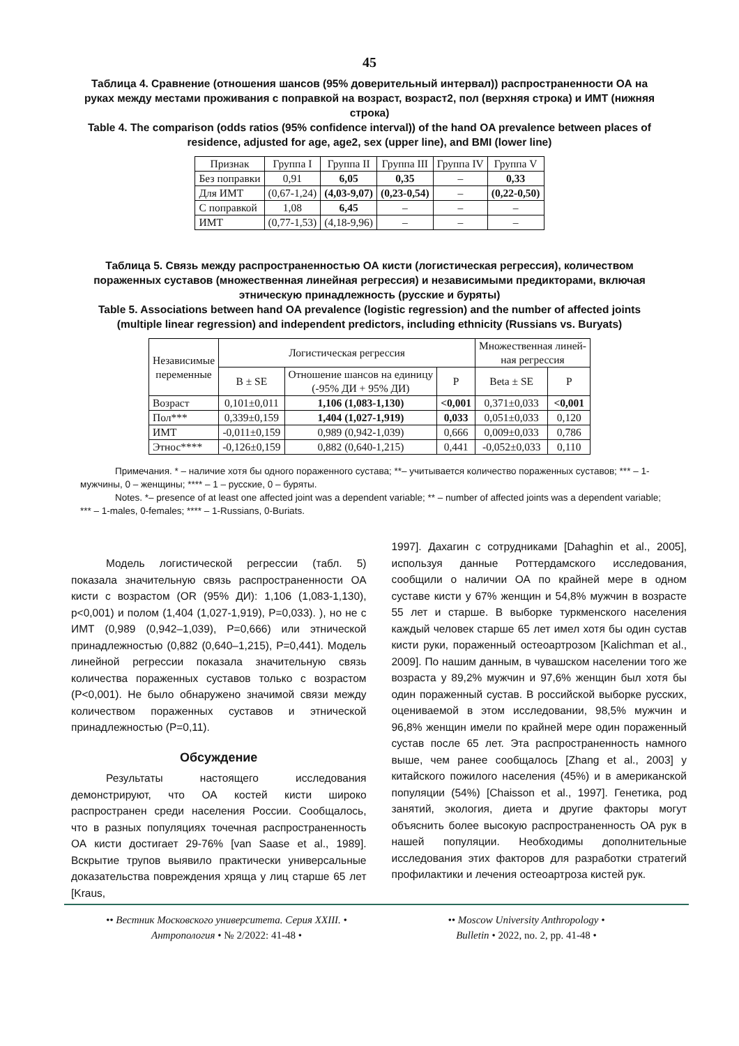45
Таблица 4. Сравнение (отношения шансов (95% доверительный интервал)) распространенности ОА на руках между местами проживания с поправкой на возраст, возраст2, пол (верхняя строка) и ИМТ (нижняя строка)
Table 4. The comparison (odds ratios (95% confidence interval)) of the hand OA prevalence between places of residence, adjusted for age, age2, sex (upper line), and BMI (lower line)
| Признак | Группа I | Группа II | Группа III | Группа IV | Группа V |
| --- | --- | --- | --- | --- | --- |
| Без поправки | 0,91 | 6,05 | 0,35 | – | 0,33 |
| Для ИМТ | (0,67-1,24) | (4,03-9,07) | (0,23-0,54) | – | (0,22-0,50) |
| С поправкой | 1,08 | 6,45 | – | – | – |
| ИМТ | (0,77-1,53) | (4,18-9,96) | – | – | – |
Таблица 5. Связь между распространенностью ОА кисти (логистическая регрессия), количеством пораженных суставов (множественная линейная регрессия) и независимыми предикторами, включая этническую принадлежность (русские и буряты)
Table 5. Associations between hand OA prevalence (logistic regression) and the number of affected joints (multiple linear regression) and independent predictors, including ethnicity (Russians vs. Buryats)
| Независимые переменные | Логистическая регрессия | | | Множественная линей- ная регрессия | |
| --- | --- | --- | --- | --- | --- |
| | B ± SE | Отношение шансов на единицу (-95% ДИ + 95% ДИ) | P | Beta ± SE | P |
| Возраст | 0,101±0,011 | 1,106 (1,083-1,130) | <0,001 | 0,371±0,033 | <0,001 |
| Пол*** | 0,339±0,159 | 1,404 (1,027-1,919) | 0,033 | 0,051±0,033 | 0,120 |
| ИМТ | -0,011±0,159 | 0,989 (0,942-1,039) | 0,666 | 0,009±0,033 | 0,786 |
| Этнос**** | -0,126±0,159 | 0,882 (0,640-1,215) | 0,441 | -0,052±0,033 | 0,110 |
Примечания. * – наличие хотя бы одного пораженного сустава; **– учитывается количество пораженных суставов; *** – 1-мужчины, 0 – женщины; **** – 1 – русские, 0 – буряты.
Notes. *– presence of at least one affected joint was a dependent variable; ** – number of affected joints was a dependent variable; *** – 1-males, 0-females; **** – 1-Russians, 0-Buriats.
Модель логистической регрессии (табл. 5) показала значительную связь распространенности ОА кисти с возрастом (OR (95% ДИ): 1,106 (1,083-1,130), p<0,001) и полом (1,404 (1,027-1,919), P=0,033). ), но не с ИМТ (0,989 (0,942–1,039), P=0,666) или этнической принадлежностью (0,882 (0,640–1,215), P=0,441). Модель линейной регрессии показала значительную связь количества пораженных суставов только с возрастом (P<0,001). Не было обнаружено значимой связи между количеством пораженных суставов и этнической принадлежностью (P=0,11).
Обсуждение
Результаты настоящего исследования демонстрируют, что ОА костей кисти широко распространен среди населения России. Сообщалось, что в разных популяциях точечная распространенность ОА кисти достигает 29-76% [van Saase et al., 1989]. Вскрытие трупов выявило практически универсальные доказательства повреждения хряща у лиц старше 65 лет [Kraus,
1997]. Дахагин с сотрудниками [Dahaghin et al., 2005], используя данные Роттердамского исследования, сообщили о наличии ОА по крайней мере в одном суставе кисти у 67% женщин и 54,8% мужчин в возрасте 55 лет и старше. В выборке туркменского населения каждый человек старше 65 лет имел хотя бы один сустав кисти руки, пораженный остеоартрозом [Kalichman et al., 2009]. По нашим данным, в чувашском населении того же возраста у 89,2% мужчин и 97,6% женщин был хотя бы один пораженный сустав. В российской выборке русских, оцениваемой в этом исследовании, 98,5% мужчин и 96,8% женщин имели по крайней мере один пораженный сустав после 65 лет. Эта распространенность намного выше, чем ранее сообщалось [Zhang et al., 2003] у китайского пожилого населения (45%) и в американской популяции (54%) [Chaisson et al., 1997]. Генетика, род занятий, экология, диета и другие факторы могут объяснить более высокую распространенность ОА рук в нашей популяции. Необходимы дополнительные исследования этих факторов для разработки стратегий профилактики и лечения остеоартроза кистей рук.
•• Вестник Московского университета. Серия XXIII. •
Антропология • № 2/2022: 41-48 •
•• Moscow University Anthropology •
Bulletin • 2022, no. 2, pp. 41-48 •